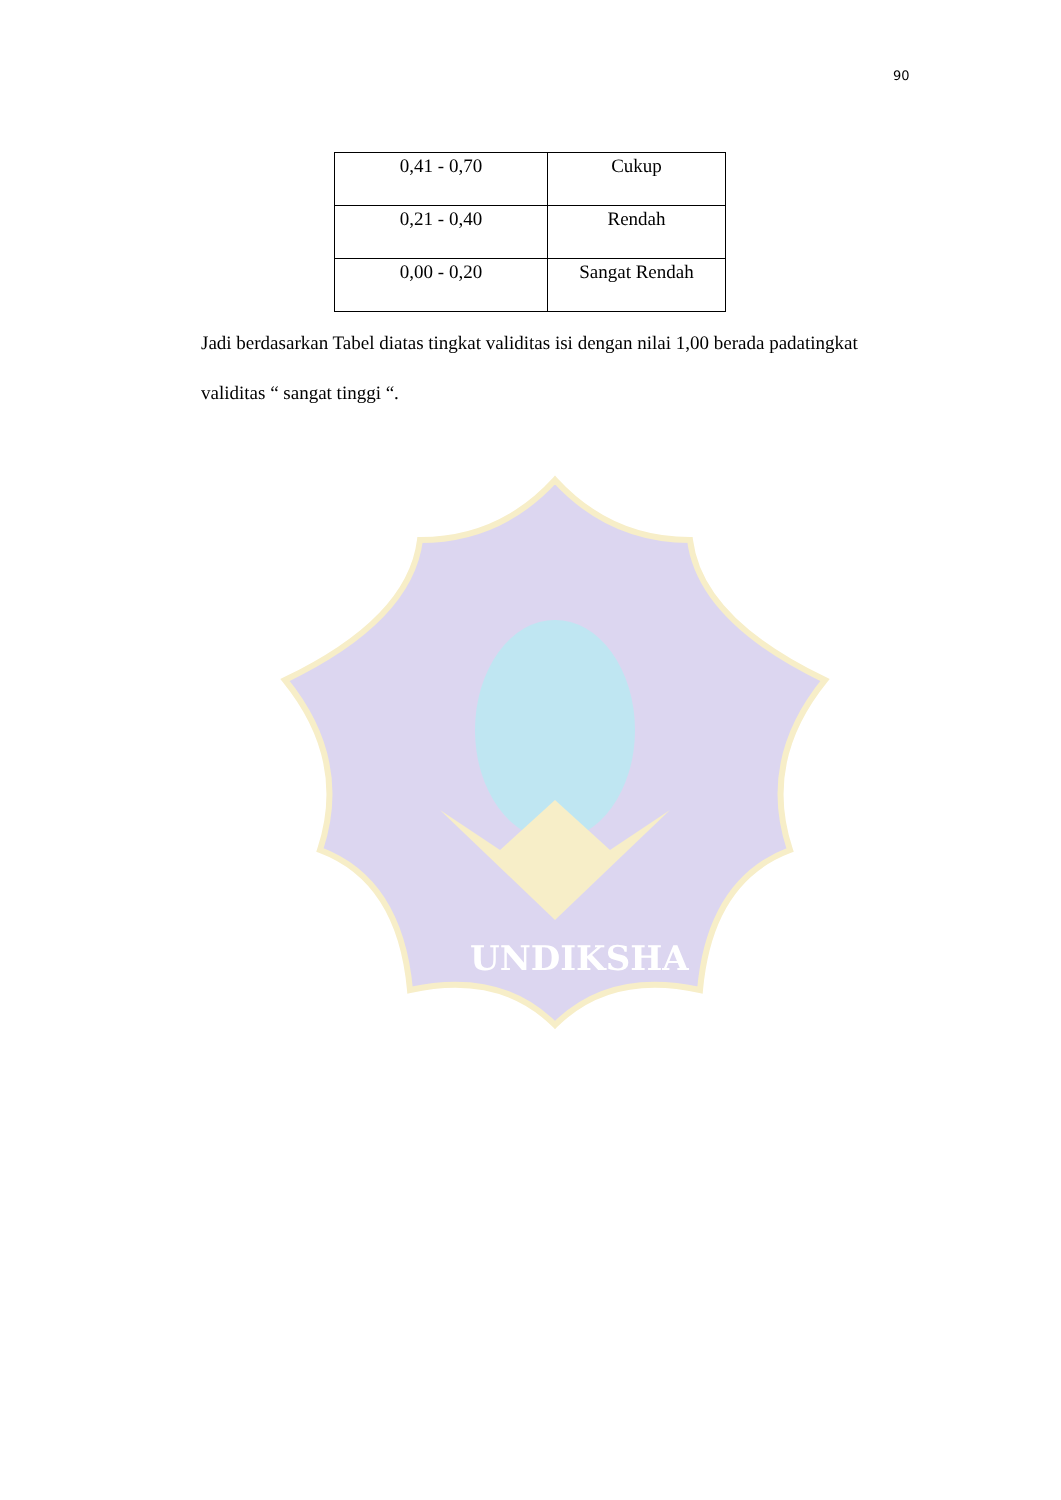90
| 0,41 - 0,70 | Cukup |
| 0,21 - 0,40 | Rendah |
| 0,00 - 0,20 | Sangat Rendah |
Jadi berdasarkan Tabel diatas tingkat validitas isi dengan nilai 1,00 berada padatingkat validitas “ sangat tinggi “.
UNDIKSHA